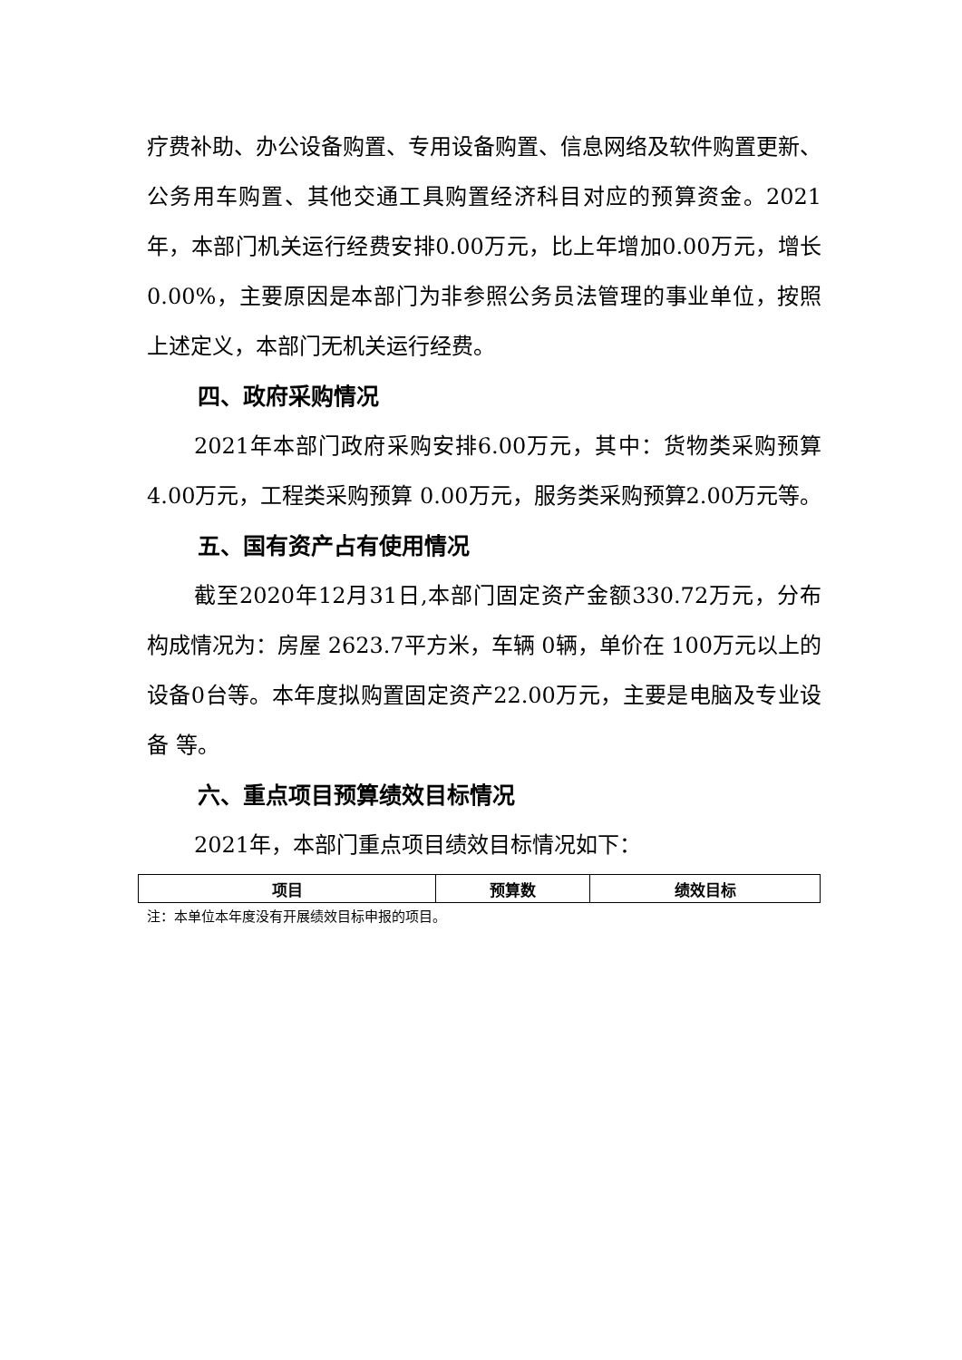疗费补助、办公设备购置、专用设备购置、信息网络及软件购置更新、公务用车购置、其他交通工具购置经济科目对应的预算资金。2021年，本部门机关运行经费安排0.00万元，比上年增加0.00万元，增长0.00%，主要原因是本部门为非参照公务员法管理的事业单位，按照上述定义，本部门无机关运行经费。
四、政府采购情况
2021年本部门政府采购安排6.00万元，其中：货物类采购预算 4.00万元，工程类采购预算 0.00万元，服务类采购预算2.00万元等。
五、国有资产占有使用情况
截至2020年12月31日,本部门固定资产金额330.72万元，分布构成情况为：房屋 2623.7平方米，车辆 0辆，单价在 100万元以上的设备0台等。本年度拟购置固定资产22.00万元，主要是电脑及专业设备 等。
六、重点项目预算绩效目标情况
2021年，本部门重点项目绩效目标情况如下：
| 项目 | 预算数 | 绩效目标 |
| --- | --- | --- |
注：本单位本年度没有开展绩效目标申报的项目。